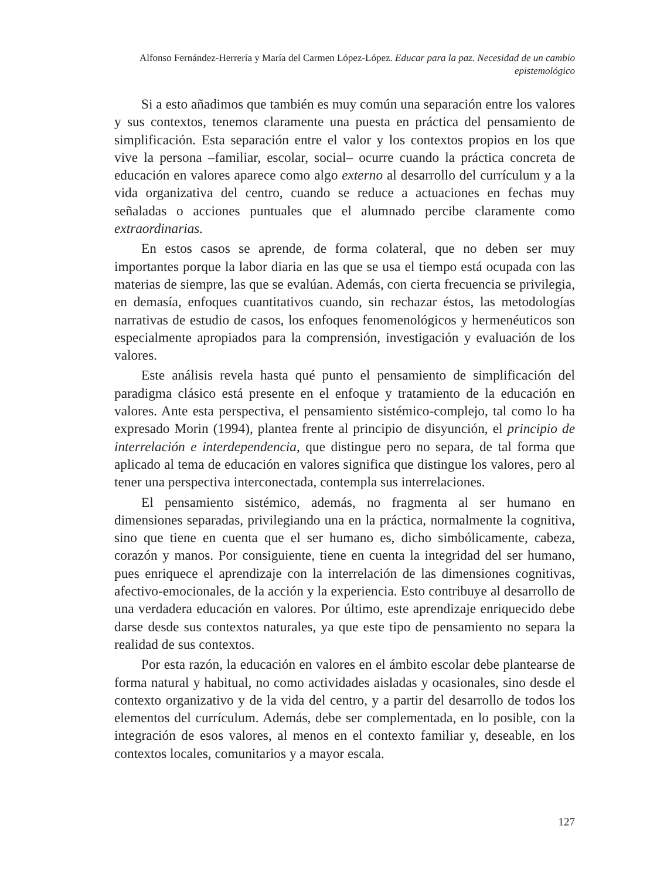Alfonso Fernández-Herrería y María del Carmen López-López. Educar para la paz. Necesidad de un cambio epistemológico
Si a esto añadimos que también es muy común una separación entre los valores y sus contextos, tenemos claramente una puesta en práctica del pensamiento de simplificación. Esta separación entre el valor y los contextos propios en los que vive la persona –familiar, escolar, social– ocurre cuando la práctica concreta de educación en valores aparece como algo externo al desarrollo del currículum y a la vida organizativa del centro, cuando se reduce a actuaciones en fechas muy señaladas o acciones puntuales que el alumnado percibe claramente como extraordinarias.
En estos casos se aprende, de forma colateral, que no deben ser muy importantes porque la labor diaria en las que se usa el tiempo está ocupada con las materias de siempre, las que se evalúan. Además, con cierta frecuencia se privilegia, en demasía, enfoques cuantitativos cuando, sin rechazar éstos, las metodologías narrativas de estudio de casos, los enfoques fenomenológicos y hermenéuticos son especialmente apropiados para la comprensión, investigación y evaluación de los valores.
Este análisis revela hasta qué punto el pensamiento de simplificación del paradigma clásico está presente en el enfoque y tratamiento de la educación en valores. Ante esta perspectiva, el pensamiento sistémico-complejo, tal como lo ha expresado Morin (1994), plantea frente al principio de disyunción, el principio de interrelación e interdependencia, que distingue pero no separa, de tal forma que aplicado al tema de educación en valores significa que distingue los valores, pero al tener una perspectiva interconectada, contempla sus interrelaciones.
El pensamiento sistémico, además, no fragmenta al ser humano en dimensiones separadas, privilegiando una en la práctica, normalmente la cognitiva, sino que tiene en cuenta que el ser humano es, dicho simbólicamente, cabeza, corazón y manos. Por consiguiente, tiene en cuenta la integridad del ser humano, pues enriquece el aprendizaje con la interrelación de las dimensiones cognitivas, afectivo-emocionales, de la acción y la experiencia. Esto contribuye al desarrollo de una verdadera educación en valores. Por último, este aprendizaje enriquecido debe darse desde sus contextos naturales, ya que este tipo de pensamiento no separa la realidad de sus contextos.
Por esta razón, la educación en valores en el ámbito escolar debe plantearse de forma natural y habitual, no como actividades aisladas y ocasionales, sino desde el contexto organizativo y de la vida del centro, y a partir del desarrollo de todos los elementos del currículum. Además, debe ser complementada, en lo posible, con la integración de esos valores, al menos en el contexto familiar y, deseable, en los contextos locales, comunitarios y a mayor escala.
127